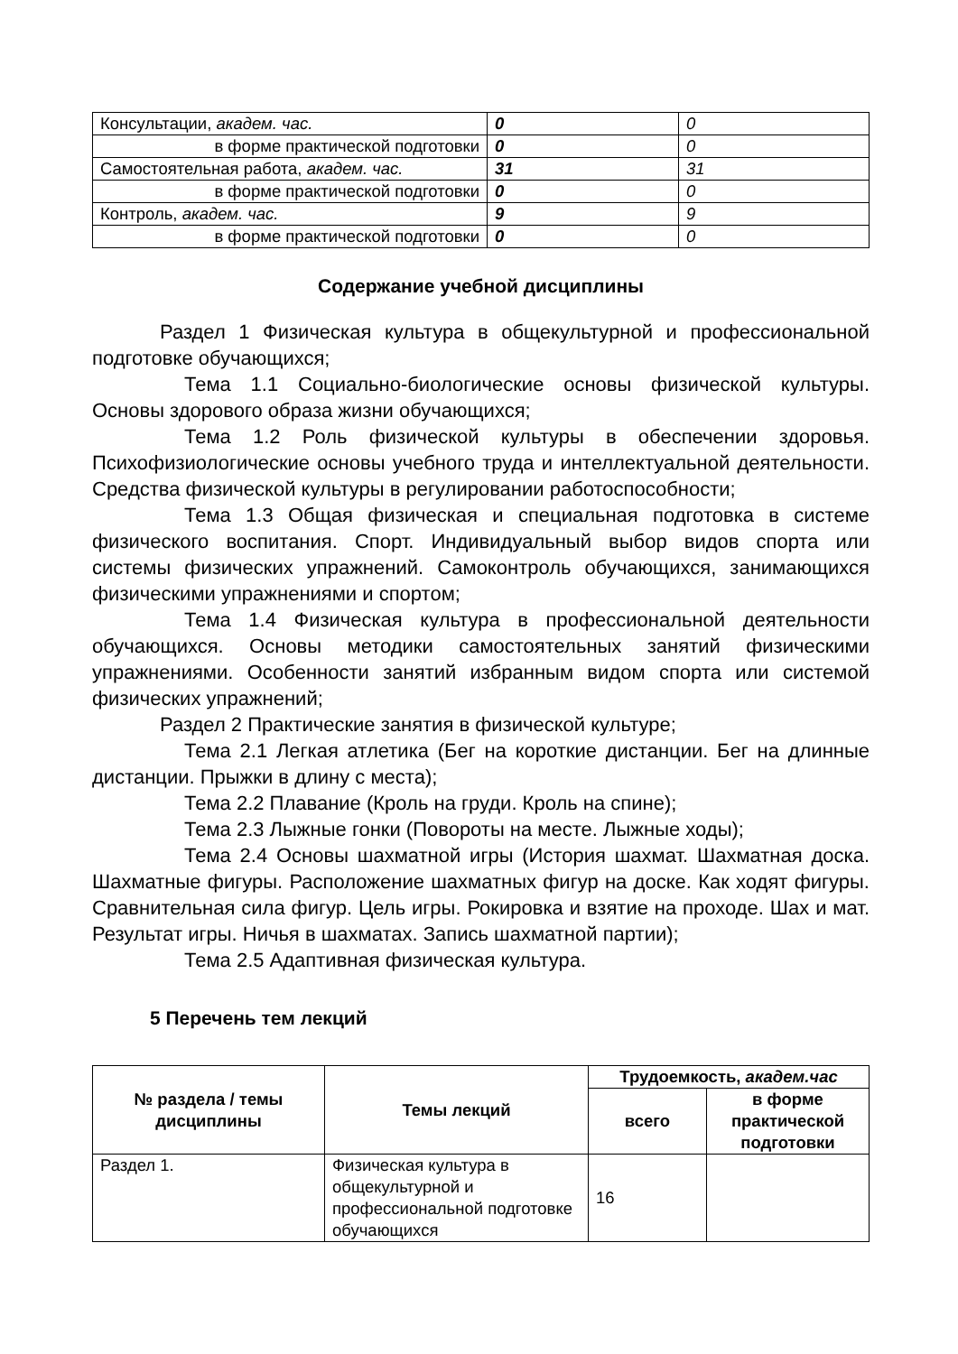| Консультации, академ. час. | 0 | 0 |
| в форме практической подготовки | 0 | 0 |
| Самостоятельная работа, академ. час. | 31 | 31 |
| в форме практической подготовки | 0 | 0 |
| Контроль, академ. час. | 9 | 9 |
| в форме практической подготовки | 0 | 0 |
Содержание учебной дисциплины
Раздел 1 Физическая культура в общекультурной и профессиональной подготовке обучающихся;
Тема 1.1 Социально-биологические основы физической культуры. Основы здорового образа жизни обучающихся;
Тема 1.2 Роль физической культуры в обеспечении здоровья. Психофизиологические основы учебного труда и интеллектуальной деятельности. Средства физической культуры в регулировании работоспособности;
Тема 1.3 Общая физическая и специальная подготовка в системе физического воспитания. Спорт. Индивидуальный выбор видов спорта или системы физических упражнений. Самоконтроль обучающихся, занимающихся физическими упражнениями и спортом;
Тема 1.4 Физическая культура в профессиональной деятельности обучающихся. Основы методики самостоятельных занятий физическими упражнениями. Особенности занятий избранным видом спорта или системой физических упражнений;
Раздел 2 Практические занятия в физической культуре;
Тема 2.1 Легкая атлетика (Бег на короткие дистанции. Бег на длинные дистанции. Прыжки в длину с места);
Тема 2.2 Плавание (Кроль на груди. Кроль на спине);
Тема 2.3 Лыжные гонки (Повороты на месте. Лыжные ходы);
Тема 2.4 Основы шахматной игры (История шахмат. Шахматная доска. Шахматные фигуры. Расположение шахматных фигур на доске. Как ходят фигуры. Сравнительная сила фигур. Цель игры. Рокировка и взятие на проходе. Шах и мат. Результат игры. Ничья в шахматах. Запись шахматной партии);
Тема 2.5 Адаптивная физическая культура.
5 Перечень тем лекций
| № раздела / темы дисциплины | Темы лекций | Трудоемкость, академ.час | |
| --- | --- | --- | --- |
| | | всего | в форме практической подготовки |
| Раздел 1. | Физическая культура в общекультурной и профессиональной подготовке обучающихся | 16 | |